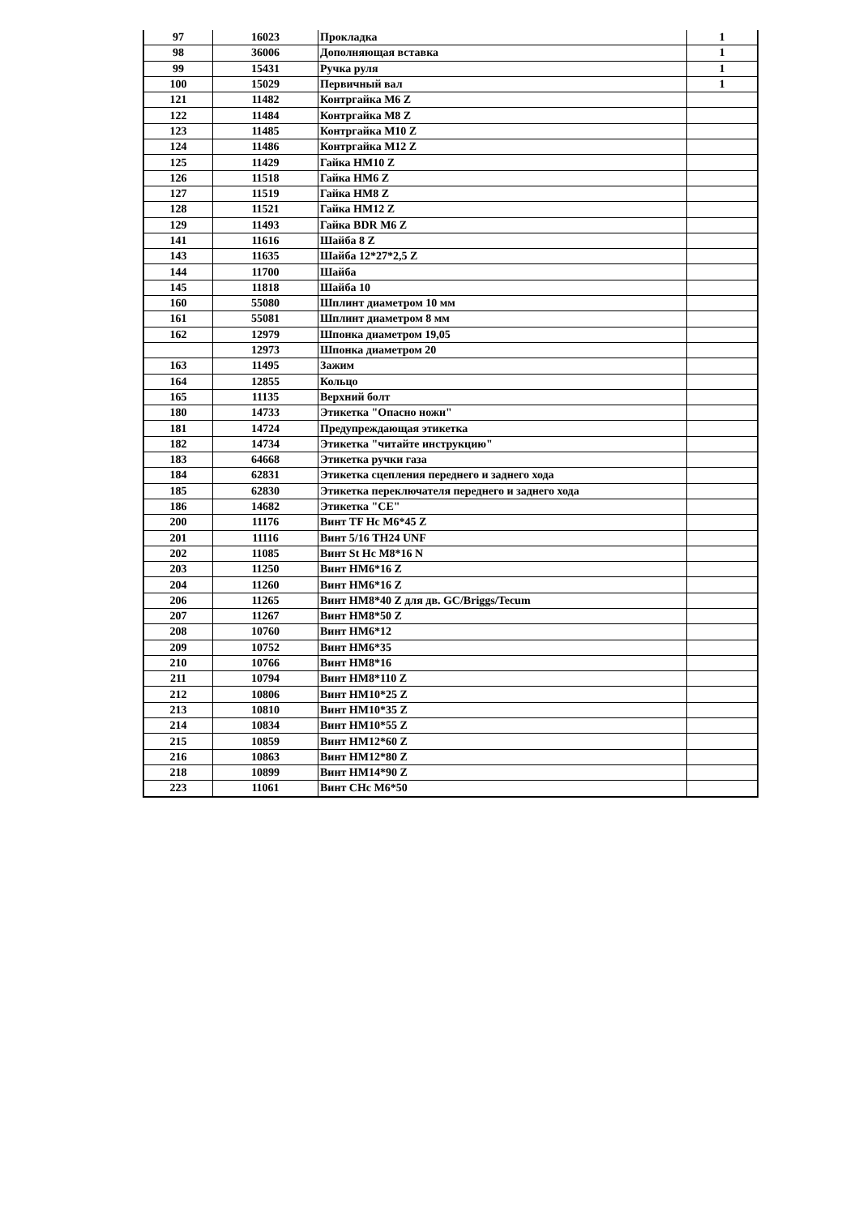| 97 | 16023 | Прокладка | 1 |
| 98 | 36006 | Дополняющая вставка | 1 |
| 99 | 15431 | Ручка руля | 1 |
| 100 | 15029 | Первичный вал | 1 |
| 121 | 11482 | Контргайка M6 Z | |
| 122 | 11484 | Контргайка M8 Z | |
| 123 | 11485 | Контргайка M10 Z | |
| 124 | 11486 | Контргайка M12 Z | |
| 125 | 11429 | Гайка HM10 Z | |
| 126 | 11518 | Гайка HM6 Z | |
| 127 | 11519 | Гайка HM8 Z | |
| 128 | 11521 | Гайка HM12 Z | |
| 129 | 11493 | Гайка BDR M6 Z | |
| 141 | 11616 | Шайба 8 Z | |
| 143 | 11635 | Шайба 12*27*2,5 Z | |
| 144 | 11700 | Шайба | |
| 145 | 11818 | Шайба 10 | |
| 160 | 55080 | Шплинт диаметром 10 мм | |
| 161 | 55081 | Шплинт диаметром 8 мм | |
| 162 | 12979 | Шпонка диаметром 19,05 | |
| | 12973 | Шпонка диаметром 20 | |
| 163 | 11495 | Зажим | |
| 164 | 12855 | Кольцо | |
| 165 | 11135 | Верхний болт | |
| 180 | 14733 | Этикетка "Опасно ножи" | |
| 181 | 14724 | Предупреждающая этикетка | |
| 182 | 14734 | Этикетка "читайте инструкцию" | |
| 183 | 64668 | Этикетка ручки газа | |
| 184 | 62831 | Этикетка сцепления переднего и заднего хода | |
| 185 | 62830 | Этикетка переключателя переднего и заднего хода | |
| 186 | 14682 | Этикетка "CE" | |
| 200 | 11176 | Винт TF Hc M6*45 Z | |
| 201 | 11116 | Винт 5/16 TH24 UNF | |
| 202 | 11085 | Винт St Hc M8*16 N | |
| 203 | 11250 | Винт HM6*16 Z | |
| 204 | 11260 | Винт HM6*16 Z | |
| 206 | 11265 | Винт HM8*40 Z для дв. GC/Briggs/Tecum | |
| 207 | 11267 | Винт HM8*50 Z | |
| 208 | 10760 | Винт HM6*12 | |
| 209 | 10752 | Винт HM6*35 | |
| 210 | 10766 | Винт HM8*16 | |
| 211 | 10794 | Винт HM8*110 Z | |
| 212 | 10806 | Винт HM10*25 Z | |
| 213 | 10810 | Винт HM10*35 Z | |
| 214 | 10834 | Винт HM10*55 Z | |
| 215 | 10859 | Винт HM12*60 Z | |
| 216 | 10863 | Винт HM12*80 Z | |
| 218 | 10899 | Винт HM14*90 Z | |
| 223 | 11061 | Винт CHc M6*50 | |